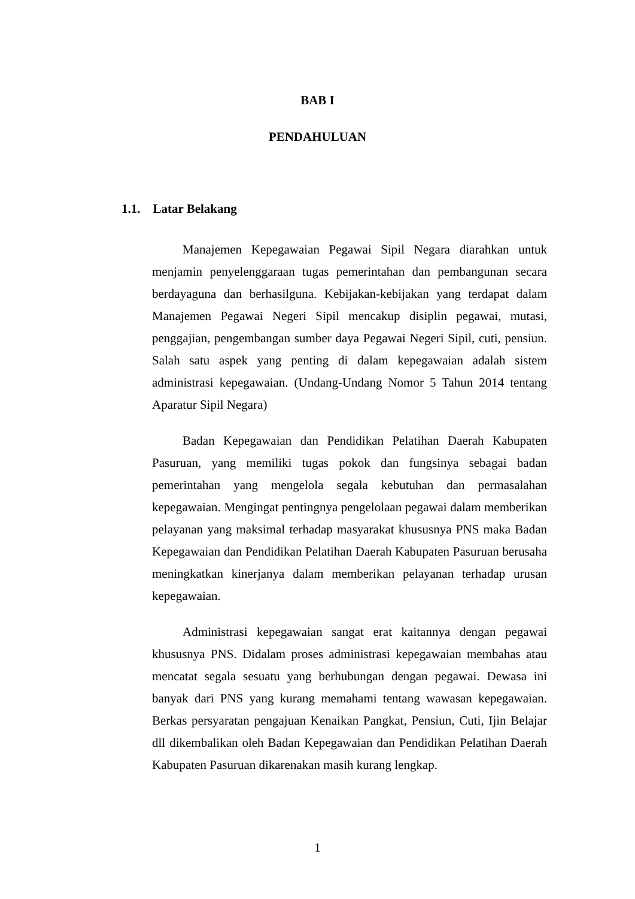BAB I
PENDAHULUAN
1.1. Latar Belakang
Manajemen Kepegawaian Pegawai Sipil Negara diarahkan untuk menjamin penyelenggaraan tugas pemerintahan dan pembangunan secara berdayaguna dan berhasilguna. Kebijakan-kebijakan yang terdapat dalam Manajemen Pegawai Negeri Sipil mencakup disiplin pegawai, mutasi, penggajian, pengembangan sumber daya Pegawai Negeri Sipil, cuti, pensiun. Salah satu aspek yang penting di dalam kepegawaian adalah sistem administrasi kepegawaian. (Undang-Undang Nomor 5 Tahun 2014 tentang Aparatur Sipil Negara)
Badan Kepegawaian dan Pendidikan Pelatihan Daerah Kabupaten Pasuruan, yang memiliki tugas pokok dan fungsinya sebagai badan pemerintahan yang mengelola segala kebutuhan dan permasalahan kepegawaian. Mengingat pentingnya pengelolaan pegawai dalam memberikan pelayanan yang maksimal terhadap masyarakat khususnya PNS maka Badan Kepegawaian dan Pendidikan Pelatihan Daerah Kabupaten Pasuruan berusaha meningkatkan kinerjanya dalam memberikan pelayanan terhadap urusan kepegawaian.
Administrasi kepegawaian sangat erat kaitannya dengan pegawai khususnya PNS. Didalam proses administrasi kepegawaian membahas atau mencatat segala sesuatu yang berhubungan dengan pegawai. Dewasa ini banyak dari PNS yang kurang memahami tentang wawasan kepegawaian. Berkas persyaratan pengajuan Kenaikan Pangkat, Pensiun, Cuti, Ijin Belajar dll dikembalikan oleh Badan Kepegawaian dan Pendidikan Pelatihan Daerah Kabupaten Pasuruan dikarenakan masih kurang lengkap.
1